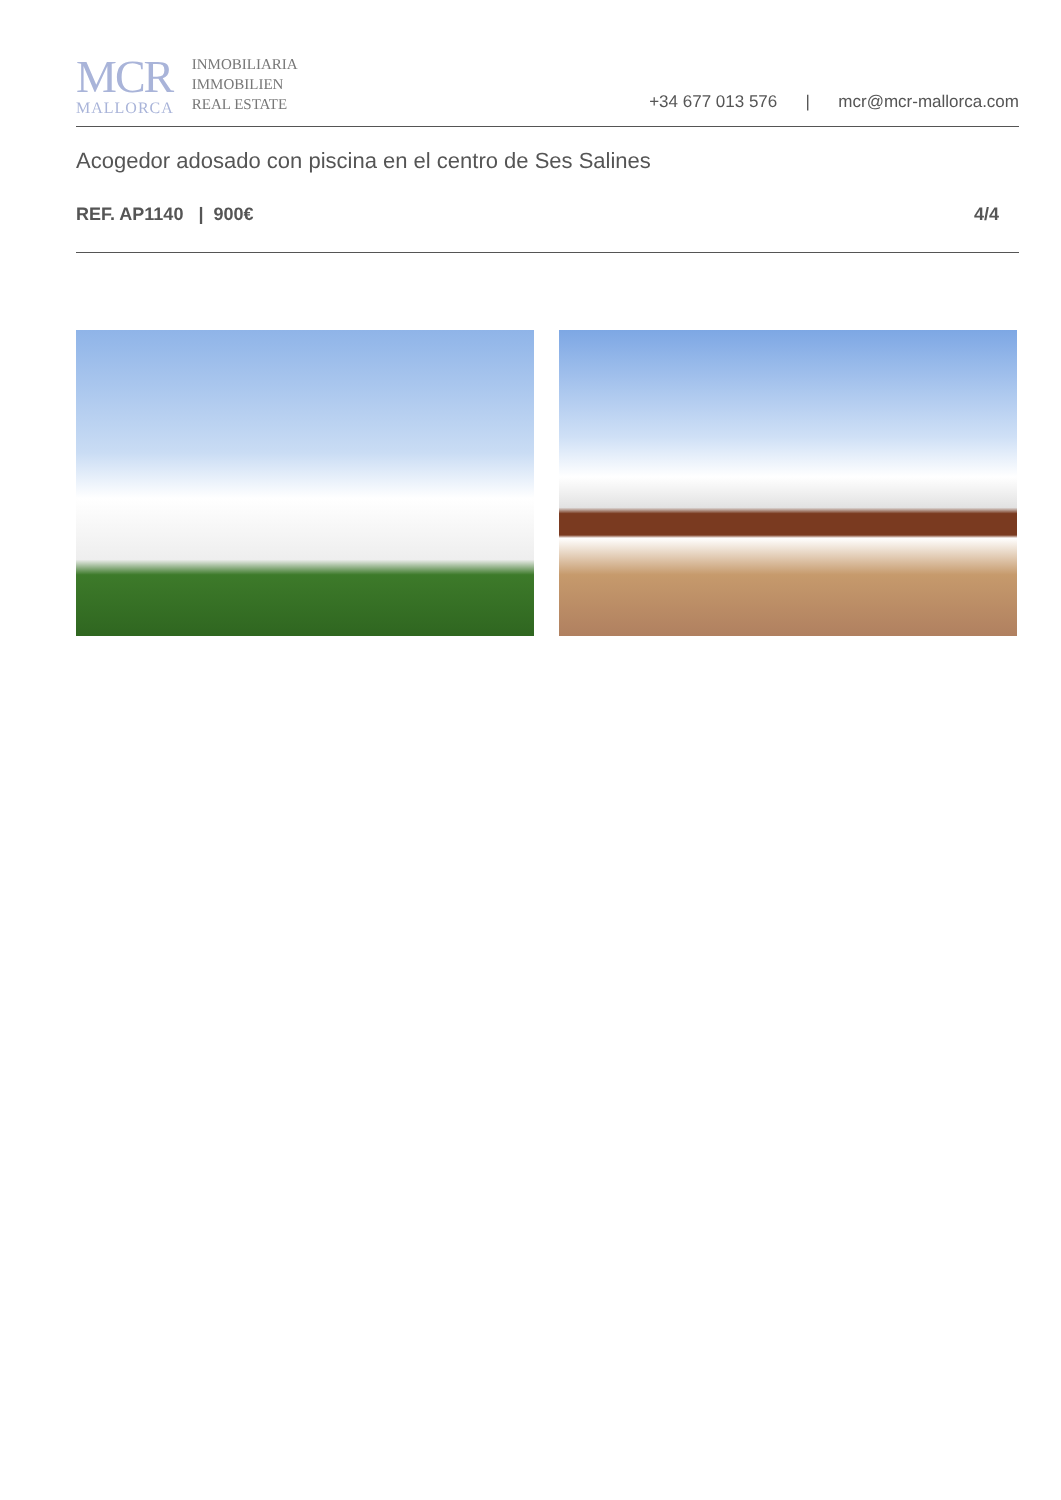MCR
MALLORCA
INMOBILIARIA
IMMOBILIEN
REAL ESTATE
+34 677 013 576 | mcr@mcr-mallorca.com
Acogedor adosado con piscina en el centro de Ses Salines
REF. AP1140 | 900€ 4/4